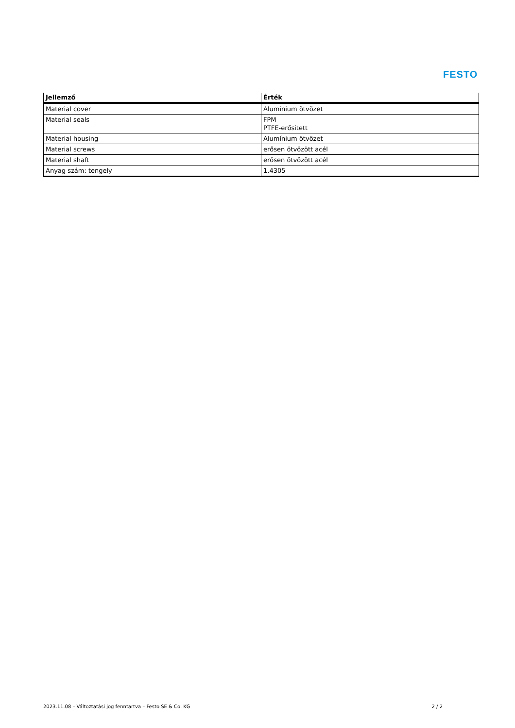FESTO
| Jellemző | Érték |
| --- | --- |
| Material cover | Alumínium ötvözet |
| Material seals | FPM PTFE-erősitett |
| Material housing | Alumínium ötvözet |
| Material screws | erősen ötvözött acél |
| Material shaft | erősen ötvözött acél |
| Anyag szám: tengely | 1.4305 |
2023.11.08 – Változtatási jog fenntartva – Festo SE & Co. KG 2 / 2